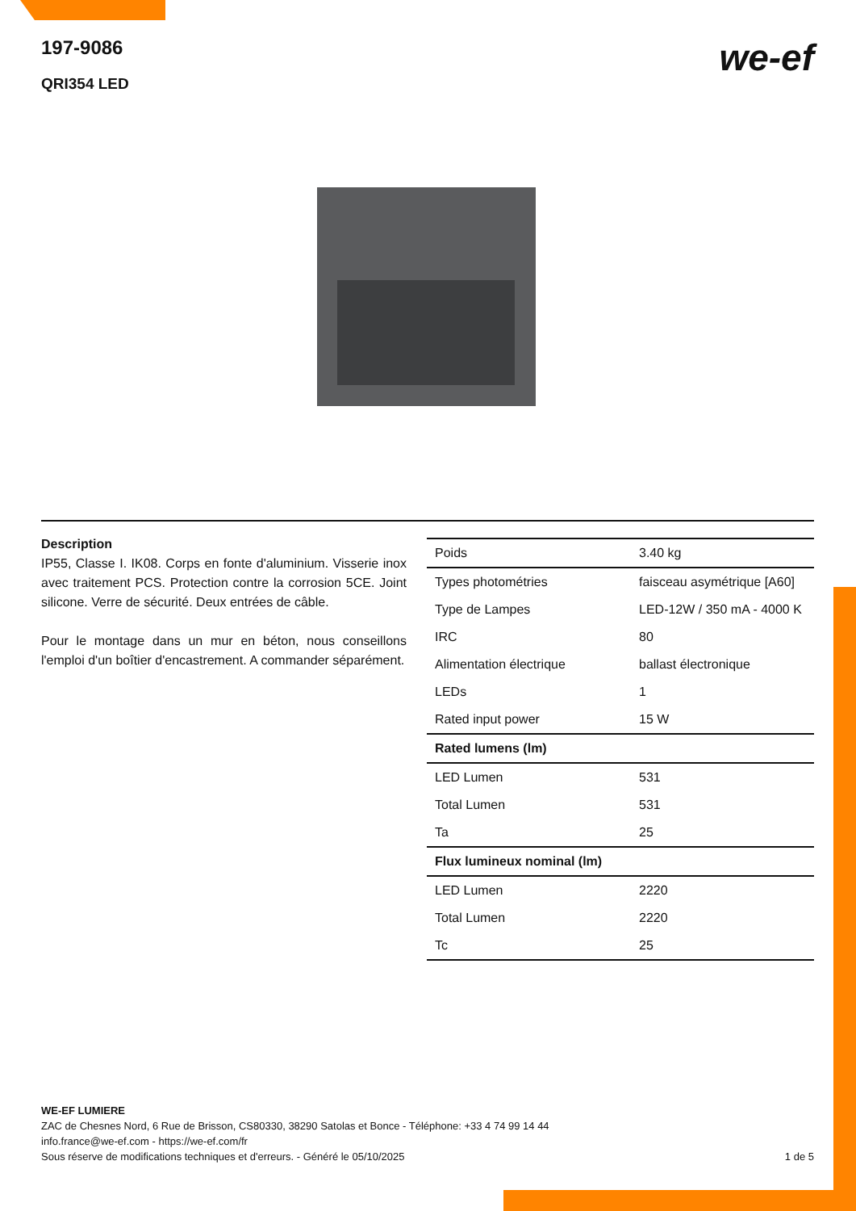197-9086
QRI354 LED
we-ef
Description
IP55, Classe I. IK08. Corps en fonte d'aluminium. Visserie inox avec traitement PCS. Protection contre la corrosion 5CE. Joint silicone. Verre de sécurité. Deux entrées de câble.
Pour le montage dans un mur en béton, nous conseillons l'emploi d'un boîtier d'encastrement. A commander séparément.
| Poids | 3.40 kg |
| Types photométries | faisceau asymétrique [A60] |
| Type de Lampes | LED-12W / 350 mA - 4000 K |
| IRC | 80 |
| Alimentation électrique | ballast électronique |
| LEDs | 1 |
| Rated input power | 15 W |
| Rated lumens (lm) | |
| LED Lumen | 531 |
| Total Lumen | 531 |
| Ta | 25 |
| Flux lumineux nominal (lm) | |
| LED Lumen | 2220 |
| Total Lumen | 2220 |
| Tc | 25 |
WE-EF LUMIERE
ZAC de Chesnes Nord, 6 Rue de Brisson, CS80330, 38290 Satolas et Bonce - Téléphone: +33 4 74 99 14 44
info.france@we-ef.com - https://we-ef.com/fr
Sous réserve de modifications techniques et d'erreurs. - Généré le 05/10/2025 1 de 5